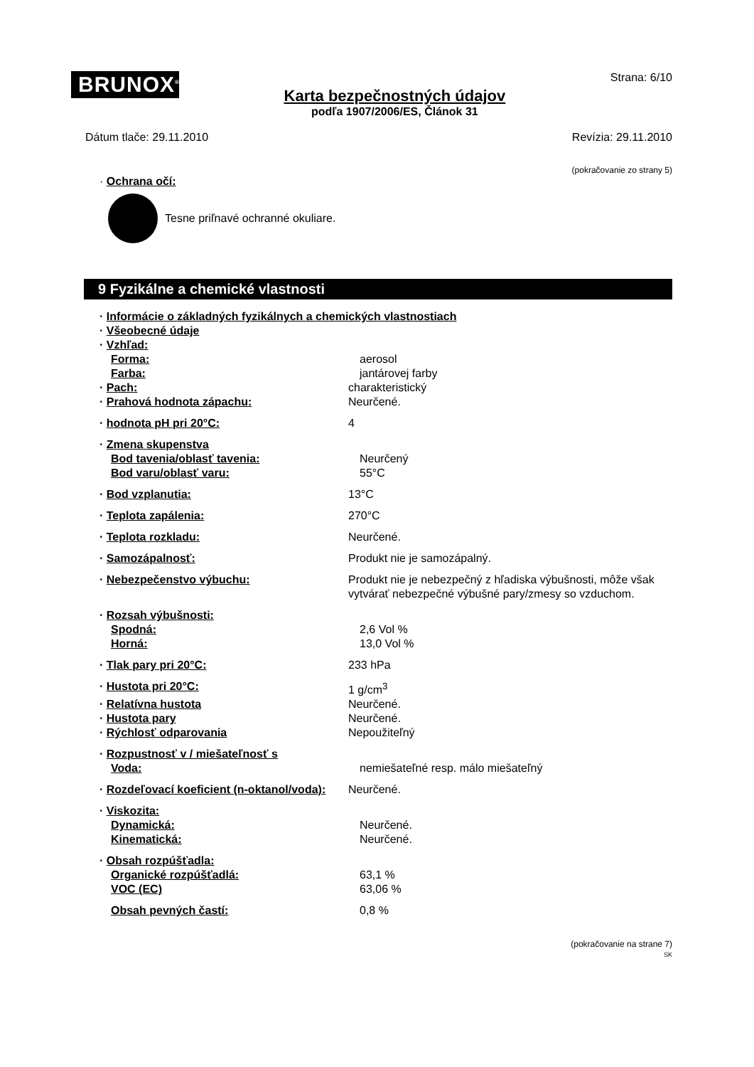BRUNOX<sup>®</sup>
Karta bezpečnostných údajov
podľa 1907/2006/ES, Článok 31
Strana: 6/10
Dátum tlače: 29.11.2010 Revízia: 29.11.2010
(pokračovanie zo strany 5)
· Ochrana očí:
Tesne priľnavé ochranné okuliare.
9 Fyzikálne a chemické vlastnosti
· Informácie o základných fyzikálnych a chemických vlastnostiach
· Všeobecné údaje
· Vzhľad:
Forma: aerosol
Farba: jantárovej farby
· Pach: charakteristický
· Prahová hodnota zápachu: Neurčené.
· hodnota pH pri 20°C: 4
· Zmena skupenstva
Bod tavenia/oblasť tavenia: Neurčený
Bod varu/oblasť varu: 55°C
· Bod vzplanutia: 13°C
· Teplota zapálenia: 270°C
· Teplota rozkladu: Neurčené.
· Samozápalnosť: Produkt nie je samozápalný.
· Nebezpečenstvo výbuchu: Produkt nie je nebezpečný z hľadiska výbušnosti, môže však vytvárať nebezpečné výbušné pary/zmesy so vzduchom.
· Rozsah výbušnosti:
Spodná: 2,6 Vol %
Horná: 13,0 Vol %
· Tlak pary pri 20°C: 233 hPa
· Hustota pri 20°C: 1 g/cm<sup>3</sup>
· Relatívna hustota Neurčené.
· Hustota pary Neurčené.
· Rýchlosť odparovania Nepoužiteľný
· Rozpustnosť v / miešateľnosť s
Voda: nemiešateľné resp. málo miešateľný
· Rozdeľovací koeficient (n-oktanol/voda):
Neurčené.
· Viskozita:
Dynamická: Neurčené.
Kinematická: Neurčené.
· Obsah rozpúšťadla:
Organické rozpúšťadlá: 63,1 %
VOC (EC) 63,06 %
Obsah pevných častí: 0,8 %
(pokračovanie na strane 7)
SK